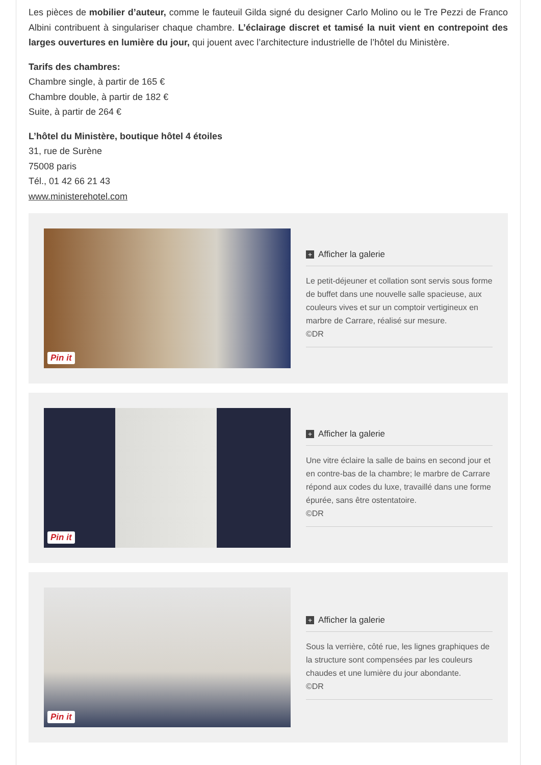Les pièces de mobilier d’auteur, comme le fauteuil Gilda signé du designer Carlo Molino ou le Tre Pezzi de Franco Albini contribuent à singulariser chaque chambre. L’éclairage discret et tamisé la nuit vient en contrepoint des larges ouvertures en lumière du jour, qui jouent avec l’architecture industrielle de l’hôtel du Ministère.
Tarifs des chambres:
Chambre single, à partir de 165 €
Chambre double, à partir de 182 €
Suite, à partir de 264 €
L’hôtel du Ministère, boutique hôtel 4 étoiles
31, rue de Surène
75008 paris
Tél., 01 42 66 21 43
www.ministerehotel.com
Pin it
+ Afficher la galerie
Le petit-déjeuner et collation sont servis sous forme de buffet dans une nouvelle salle spacieuse, aux couleurs vives et sur un comptoir vertigineux en marbre de Carrare, réalisé sur mesure.
©DR
Pin it
+ Afficher la galerie
Une vitre éclaire la salle de bains en second jour et en contre-bas de la chambre; le marbre de Carrare répond aux codes du luxe, travaillé dans une forme épurée, sans être ostentatoire.
©DR
Pin it
+ Afficher la galerie
Sous la verrière, côté rue, les lignes graphiques de la structure sont compensées par les couleurs chaudes et une lumière du jour abondante.
©DR